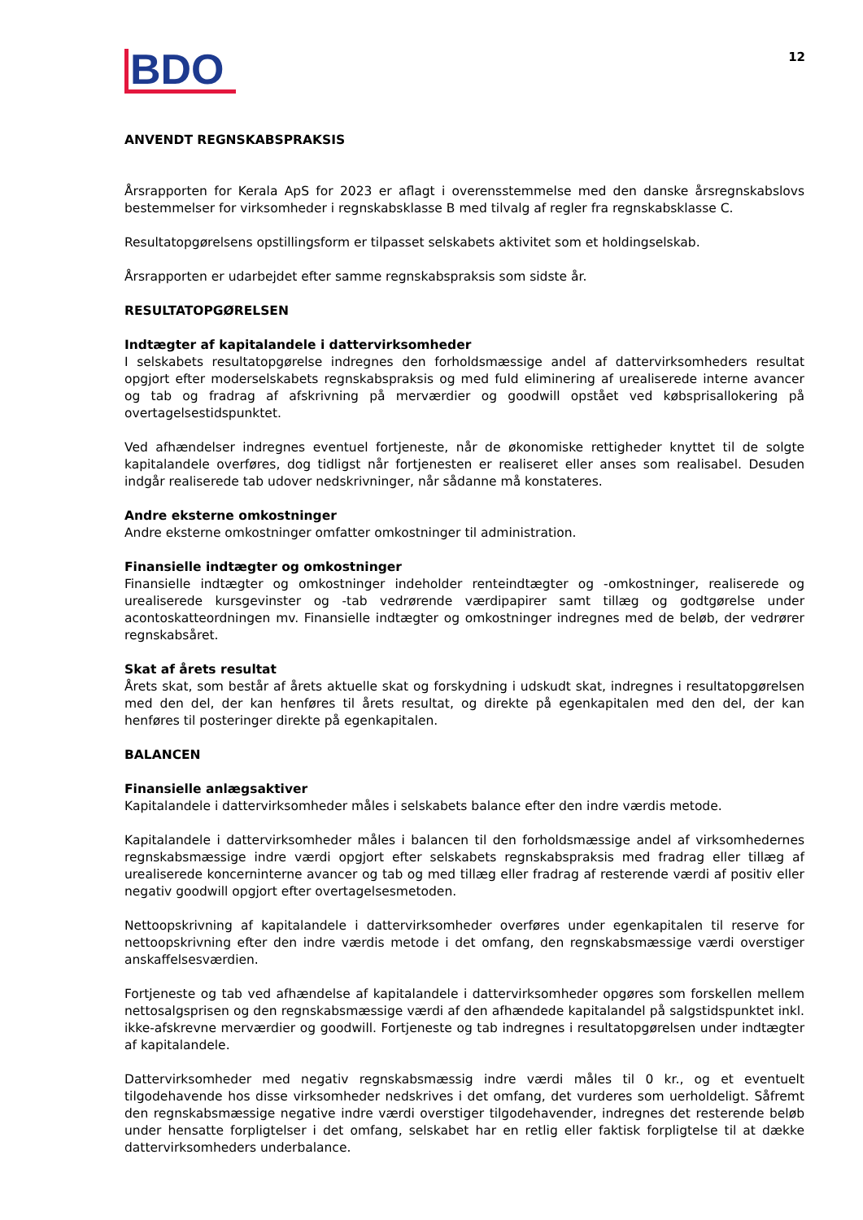BDO
12
ANVENDT REGNSKABSPRAKSIS
Årsrapporten for Kerala ApS for 2023 er aflagt i overensstemmelse med den danske årsregnskabslovs bestemmelser for virksomheder i regnskabsklasse B med tilvalg af regler fra regnskabsklasse C.
Resultatopgørelsens opstillingsform er tilpasset selskabets aktivitet som et holdingselskab.
Årsrapporten er udarbejdet efter samme regnskabspraksis som sidste år.
RESULTATOPGØRELSEN
Indtægter af kapitalandele i dattervirksomheder
I selskabets resultatopgørelse indregnes den forholdsmæssige andel af dattervirksomheders resultat opgjort efter moderselskabets regnskabspraksis og med fuld eliminering af urealiserede interne avancer og tab og fradrag af afskrivning på merværdier og goodwill opstået ved købsprisallokering på overtagelsestidspunktet.
Ved afhændelser indregnes eventuel fortjeneste, når de økonomiske rettigheder knyttet til de solgte kapitalandele overføres, dog tidligst når fortjenesten er realiseret eller anses som realisabel. Desuden indgår realiserede tab udover nedskrivninger, når sådanne må konstateres.
Andre eksterne omkostninger
Andre eksterne omkostninger omfatter omkostninger til administration.
Finansielle indtægter og omkostninger
Finansielle indtægter og omkostninger indeholder renteindtægter og -omkostninger, realiserede og urealiserede kursgevinster og -tab vedrørende værdipapirer samt tillæg og godtgørelse under acontoskatteordningen mv. Finansielle indtægter og omkostninger indregnes med de beløb, der vedrører regnskabsåret.
Skat af årets resultat
Årets skat, som består af årets aktuelle skat og forskydning i udskudt skat, indregnes i resultatopgørelsen med den del, der kan henføres til årets resultat, og direkte på egenkapitalen med den del, der kan henføres til posteringer direkte på egenkapitalen.
BALANCEN
Finansielle anlægsaktiver
Kapitalandele i dattervirksomheder måles i selskabets balance efter den indre værdis metode.
Kapitalandele i dattervirksomheder måles i balancen til den forholdsmæssige andel af virksomhedernes regnskabsmæssige indre værdi opgjort efter selskabets regnskabspraksis med fradrag eller tillæg af urealiserede koncerninterne avancer og tab og med tillæg eller fradrag af resterende værdi af positiv eller negativ goodwill opgjort efter overtagelsesmetoden.
Nettoopskrivning af kapitalandele i dattervirksomheder overføres under egenkapitalen til reserve for nettoopskrivning efter den indre værdis metode i det omfang, den regnskabsmæssige værdi overstiger anskaffelsesværdien.
Fortjeneste og tab ved afhændelse af kapitalandele i dattervirksomheder opgøres som forskellen mellem nettosalgsprisen og den regnskabsmæssige værdi af den afhændede kapitalandel på salgstidspunktet inkl. ikke-afskrevne merværdier og goodwill. Fortjeneste og tab indregnes i resultatopgørelsen under indtægter af kapitalandele.
Dattervirksomheder med negativ regnskabsmæssig indre værdi måles til 0 kr., og et eventuelt tilgodehavende hos disse virksomheder nedskrives i det omfang, det vurderes som uerholdeligt. Såfremt den regnskabsmæssige negative indre værdi overstiger tilgodehavender, indregnes det resterende beløb under hensatte forpligtelser i det omfang, selskabet har en retlig eller faktisk forpligtelse til at dække dattervirksomheders underbalance.